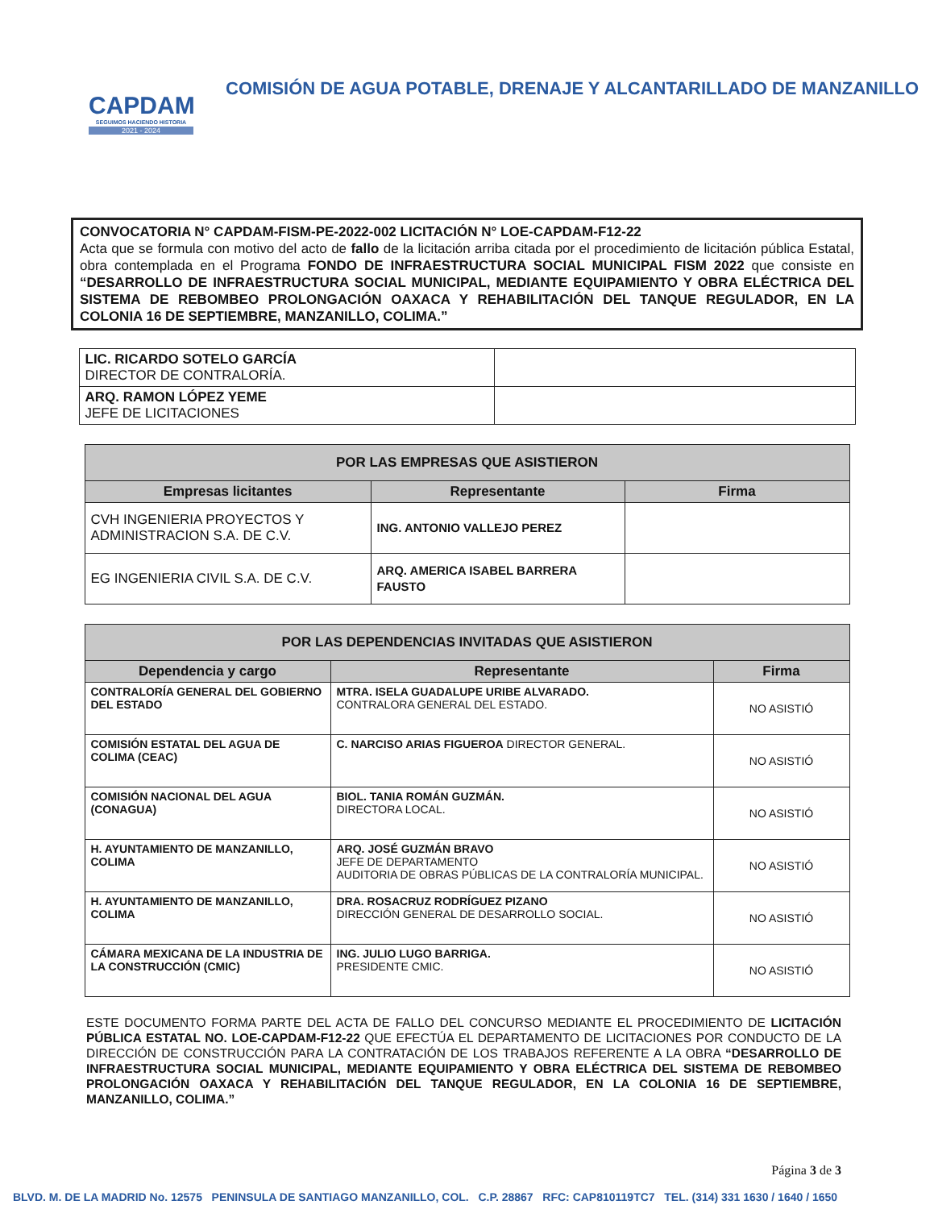CAPDAM
SEGUIMOS HACIENDO HISTORIA
2021 - 2024
COMISIÓN DE AGUA POTABLE, DRENAJE Y ALCANTARILLADO DE MANZANILLO
CONVOCATORIA N° CAPDAM-FISM-PE-2022-002 LICITACIÓN N° LOE-CAPDAM-F12-22
Acta que se formula con motivo del acto de fallo de la licitación arriba citada por el procedimiento de licitación pública Estatal, obra contemplada en el Programa FONDO DE INFRAESTRUCTURA SOCIAL MUNICIPAL FISM 2022 que consiste en “DESARROLLO DE INFRAESTRUCTURA SOCIAL MUNICIPAL, MEDIANTE EQUIPAMIENTO Y OBRA ELÉCTRICA DEL SISTEMA DE REBOMBEO PROLONGACIÓN OAXACA Y REHABILITACIÓN DEL TANQUE REGULADOR, EN LA COLONIA 16 DE SEPTIEMBRE, MANZANILLO, COLIMA.”
| LIC. RICARDO SOTELO GARCÍA DIRECTOR DE CONTRALORÍA. | |
| ARQ. RAMON LÓPEZ YEME JEFE DE LICITACIONES | |
| POR LAS EMPRESAS QUE ASISTIERON | | |
| --- | --- | --- |
| Empresas licitantes | Representante | Firma |
| CVH INGENIERIA PROYECTOS Y ADMINISTRACION S.A. DE C.V. | ING. ANTONIO VALLEJO PEREZ | |
| EG INGENIERIA CIVIL S.A. DE C.V. | ARQ. AMERICA ISABEL BARRERA FAUSTO | |
| POR LAS DEPENDENCIAS INVITADAS QUE ASISTIERON | | |
| --- | --- | --- |
| Dependencia y cargo | Representante | Firma |
| CONTRALORÍA GENERAL DEL GOBIERNO DEL ESTADO | MTRA. ISELA GUADALUPE URIBE ALVARADO. CONTRALORA GENERAL DEL ESTADO. | NO ASISTIÓ |
| COMISIÓN ESTATAL DEL AGUA DE COLIMA (CEAC) | C. NARCISO ARIAS FIGUEROA DIRECTOR GENERAL. | NO ASISTIÓ |
| COMISIÓN NACIONAL DEL AGUA (CONAGUA) | BIOL. TANIA ROMÁN GUZMÁN. DIRECTORA LOCAL. | NO ASISTIÓ |
| H. AYUNTAMIENTO DE MANZANILLO, COLIMA | ARQ. JOSÉ GUZMÁN BRAVO JEFE DE DEPARTAMENTO AUDITORIA DE OBRAS PÚBLICAS DE LA CONTRALORÍA MUNICIPAL. | NO ASISTIÓ |
| H. AYUNTAMIENTO DE MANZANILLO, COLIMA | DRA. ROSACRUZ RODRÍGUEZ PIZANO DIRECCIÓN GENERAL DE DESARROLLO SOCIAL. | NO ASISTIÓ |
| CÁMARA MEXICANA DE LA INDUSTRIA DE LA CONSTRUCCIÓN (CMIC) | ING. JULIO LUGO BARRIGA. PRESIDENTE CMIC. | NO ASISTIÓ |
ESTE DOCUMENTO FORMA PARTE DEL ACTA DE FALLO DEL CONCURSO MEDIANTE EL PROCEDIMIENTO DE LICITACIÓN PÚBLICA ESTATAL NO. LOE-CAPDAM-F12-22 QUE EFECTÚA EL DEPARTAMENTO DE LICITACIONES POR CONDUCTO DE LA DIRECCIÓN DE CONSTRUCCIÓN PARA LA CONTRATACIÓN DE LOS TRABAJOS REFERENTE A LA OBRA “DESARROLLO DE INFRAESTRUCTURA SOCIAL MUNICIPAL, MEDIANTE EQUIPAMIENTO Y OBRA ELÉCTRICA DEL SISTEMA DE REBOMBEO PROLONGACIÓN OAXACA Y REHABILITACIÓN DEL TANQUE REGULADOR, EN LA COLONIA 16 DE SEPTIEMBRE, MANZANILLO, COLIMA.”
Página 3 de 3
BLVD. M. DE LA MADRID No. 12575 PENINSULA DE SANTIAGO MANZANILLO, COL. C.P. 28867 RFC: CAP810119TC7 TEL. (314) 331 1630 / 1640 / 1650